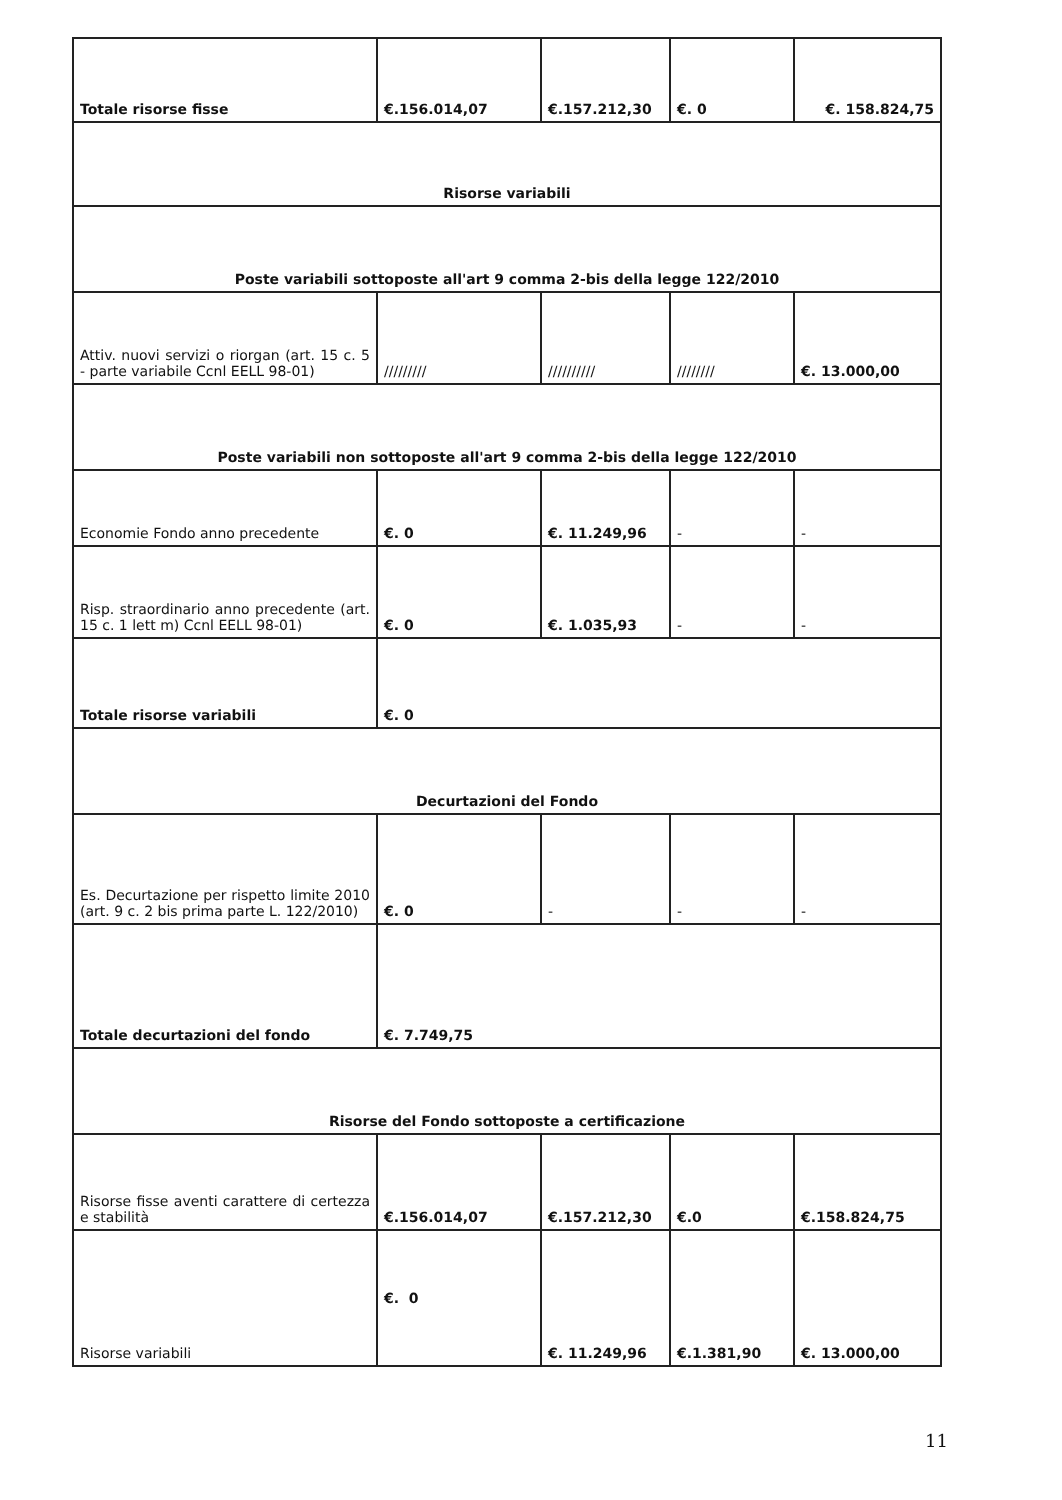| Totale risorse fisse | €.156.014,07 | €.157.212,30 | €. 0 | €. 158.824,75 |
| Risorse variabili | | | | |
| Poste variabili sottoposte all'art 9 comma 2-bis della legge 122/2010 | | | | |
| Attiv. nuovi servizi o riorgan (art. 15 c. 5 - parte variabile Ccnl EELL 98-01) | ///////// | ////////// | //////// | €. 13.000,00 |
| Poste variabili non sottoposte all'art 9 comma 2-bis della legge 122/2010 | | | | |
| Economie Fondo anno precedente | €. 0 | €. 11.249,96 | - | - |
| Risp. straordinario anno precedente (art. 15 c. 1 lett m) Ccnl EELL 98-01) | €. 0 | €. 1.035,93 | - | - |
| Totale risorse variabili | €. 0 | | | |
| Decurtazioni del Fondo | | | | |
| Es. Decurtazione per rispetto limite 2010 (art. 9 c. 2 bis prima parte L. 122/2010) | €. 0 | - | - | - |
| Totale decurtazioni del fondo | €. 7.749,75 | | | |
| Risorse del Fondo sottoposte a certificazione | | | | |
| Risorse fisse aventi carattere di certezza e stabilità | €.156.014,07 | €.157.212,30 | €.0 | €.158.824,75 |
| Risorse variabili | €. 0 | €. 11.249,96 | €.1.381,90 | €. 13.000,00 |
11